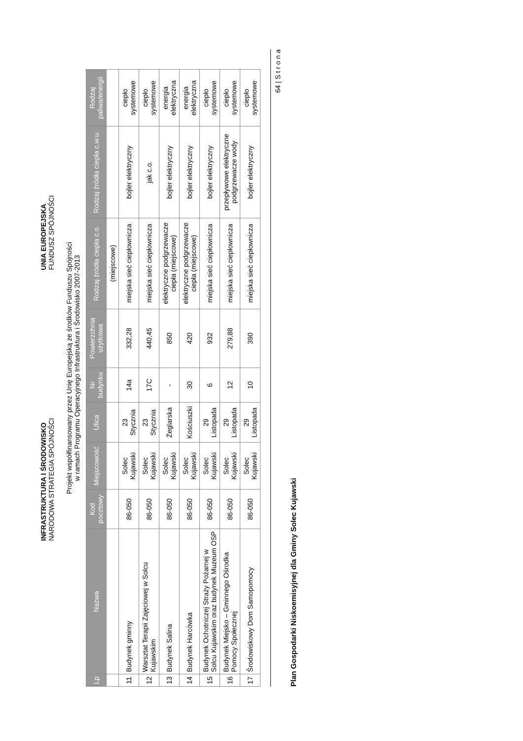INFRASTRUKTURA I ŚRODOWISKO
NARODOWA STRATEGIA SPÓJNOŚCI
UNIA EUROPEJSKA
FUNDUSZ SPÓJNOŚCI
Projekt współfinansowany przez Unię Europejską ze środków Funduszu Spójności
w ramach Programu Operacyjnego Infrastruktura i Środowisko 2007-2013
| Lp | Nazwa | Kod pocztowy | Miejscowość | Ulica | Nr budynku | Powierzchnia użytkowa | Rodzaj źródła ciepła c.o. | Rodzaj źródła ciepła c.w.u. | Rodzaj paliwa/energii |
| --- | --- | --- | --- | --- | --- | --- | --- | --- | --- |
| | | | | | | | (miejscowe) | | |
| 11 | Budynek gminny | 86-050 | Solec Kujawski | 23 Stycznia | 14a | 332,28 | miejska sieć ciepłownicza | bojler elektryczny | ciepło systemowe |
| 12 | Warsztat Terapii Zajęciowej w Solcu Kujawskim | 86-050 | Solec Kujawski | 23 Stycznia | 17C | 440,45 | miejska sieć ciepłownicza | jak c.o. | ciepło systemowe |
| 13 | Budynek Salina | 86-050 | Solec Kujawski | Żeglarska | - | 850 | elektryczne podgrzewacze ciepła (miejscowe) | bojler elektryczny | energia elektryczna |
| 14 | Budynek Harcówka | 86-050 | Solec Kujawski | Kościuszki | 30 | 420 | elektryczne podgrzewacze ciepła (miejscowe) | bojler elektryczny | energia elektryczna |
| 15 | Budynek Ochotniczej Straży Pożarnej w Solcu Kujawskim oraz budynek Muzeum OSP | 86-050 | Solec Kujawski | 29 Listopada | 6 | 932 | miejska sieć ciepłownicza | bojler elektryczny | ciepło systemowe |
| 16 | Budynek Miejsko – Gminnego Ośrodka Pomocy Społecznej | 86-050 | Solec Kujawski | 29 Listopada | 12 | 279,88 | miejska sieć ciepłownicza | przepływowe elektryczne podgrzewacze wody | ciepło systemowe |
| 17 | Środowiskowy Dom Samopomocy | 86-050 | Solec Kujawski | 29 Listopada | 10 | 390 | miejska sieć ciepłownicza | bojler elektryczny | ciepło systemowe |
64 | S t r o n a
Plan Gospodarki Niskoemisyjnej dla Gminy Solec Kujawski